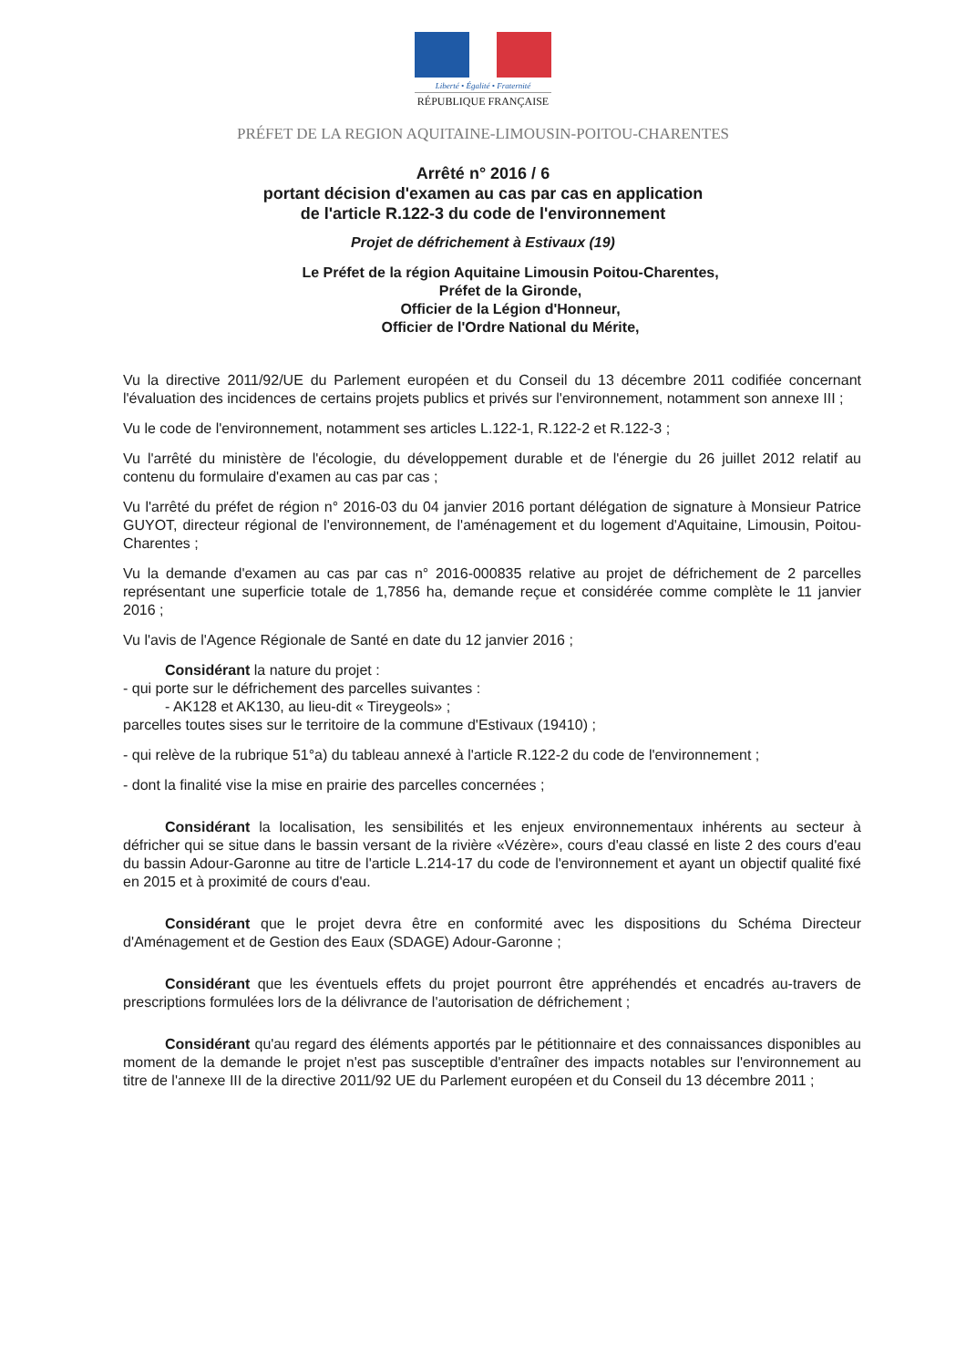Liberté • Égalité • Fraternité
RÉPUBLIQUE FRANÇAISE
PRÉFET DE LA REGION AQUITAINE-LIMOUSIN-POITOU-CHARENTES
Arrêté n° 2016 / 6
portant décision d'examen au cas par cas en application
de l'article R.122-3 du code de l'environnement
Projet de défrichement à Estivaux (19)
Le Préfet de la région Aquitaine Limousin Poitou-Charentes,
Préfet de la Gironde,
Officier de la Légion d'Honneur,
Officier de l'Ordre National du Mérite,
Vu la directive 2011/92/UE du Parlement européen et du Conseil du 13 décembre 2011 codifiée concernant l'évaluation des incidences de certains projets publics et privés sur l'environnement, notamment son annexe III ;
Vu le code de l'environnement, notamment ses articles L.122-1, R.122-2 et R.122-3 ;
Vu l'arrêté du ministère de l'écologie, du développement durable et de l'énergie du 26 juillet 2012 relatif au contenu du formulaire d'examen au cas par cas ;
Vu l'arrêté du préfet de région n° 2016-03 du 04 janvier 2016 portant délégation de signature à Monsieur Patrice GUYOT, directeur régional de l'environnement, de l'aménagement et du logement d'Aquitaine, Limousin, Poitou-Charentes ;
Vu la demande d'examen au cas par cas n° 2016-000835 relative au projet de défrichement de 2 parcelles représentant une superficie totale de 1,7856 ha, demande reçue et considérée comme complète le 11 janvier 2016 ;
Vu l'avis de l'Agence Régionale de Santé en date du 12 janvier 2016 ;
Considérant la nature du projet :
- qui porte sur le défrichement des parcelles suivantes :
- AK128 et AK130, au lieu-dit « Tireygeols» ;
parcelles toutes sises sur le territoire de la commune d'Estivaux (19410) ;
- qui relève de la rubrique 51°a) du tableau annexé à l'article R.122-2 du code de l'environnement ;
- dont la finalité vise la mise en prairie des parcelles concernées ;
Considérant la localisation, les sensibilités et les enjeux environnementaux inhérents au secteur à défricher qui se situe dans le bassin versant de la rivière «Vézère», cours d'eau classé en liste 2 des cours d'eau du bassin Adour-Garonne au titre de l'article L.214-17 du code de l'environnement et ayant un objectif qualité fixé en 2015 et à proximité de cours d'eau.
Considérant que le projet devra être en conformité avec les dispositions du Schéma Directeur d'Aménagement et de Gestion des Eaux (SDAGE) Adour-Garonne ;
Considérant que les éventuels effets du projet pourront être appréhendés et encadrés au-travers de prescriptions formulées lors de la délivrance de l'autorisation de défrichement ;
Considérant qu'au regard des éléments apportés par le pétitionnaire et des connaissances disponibles au moment de la demande le projet n'est pas susceptible d'entraîner des impacts notables sur l'environnement au titre de l'annexe III de la directive 2011/92 UE du Parlement européen et du Conseil du 13 décembre 2011 ;